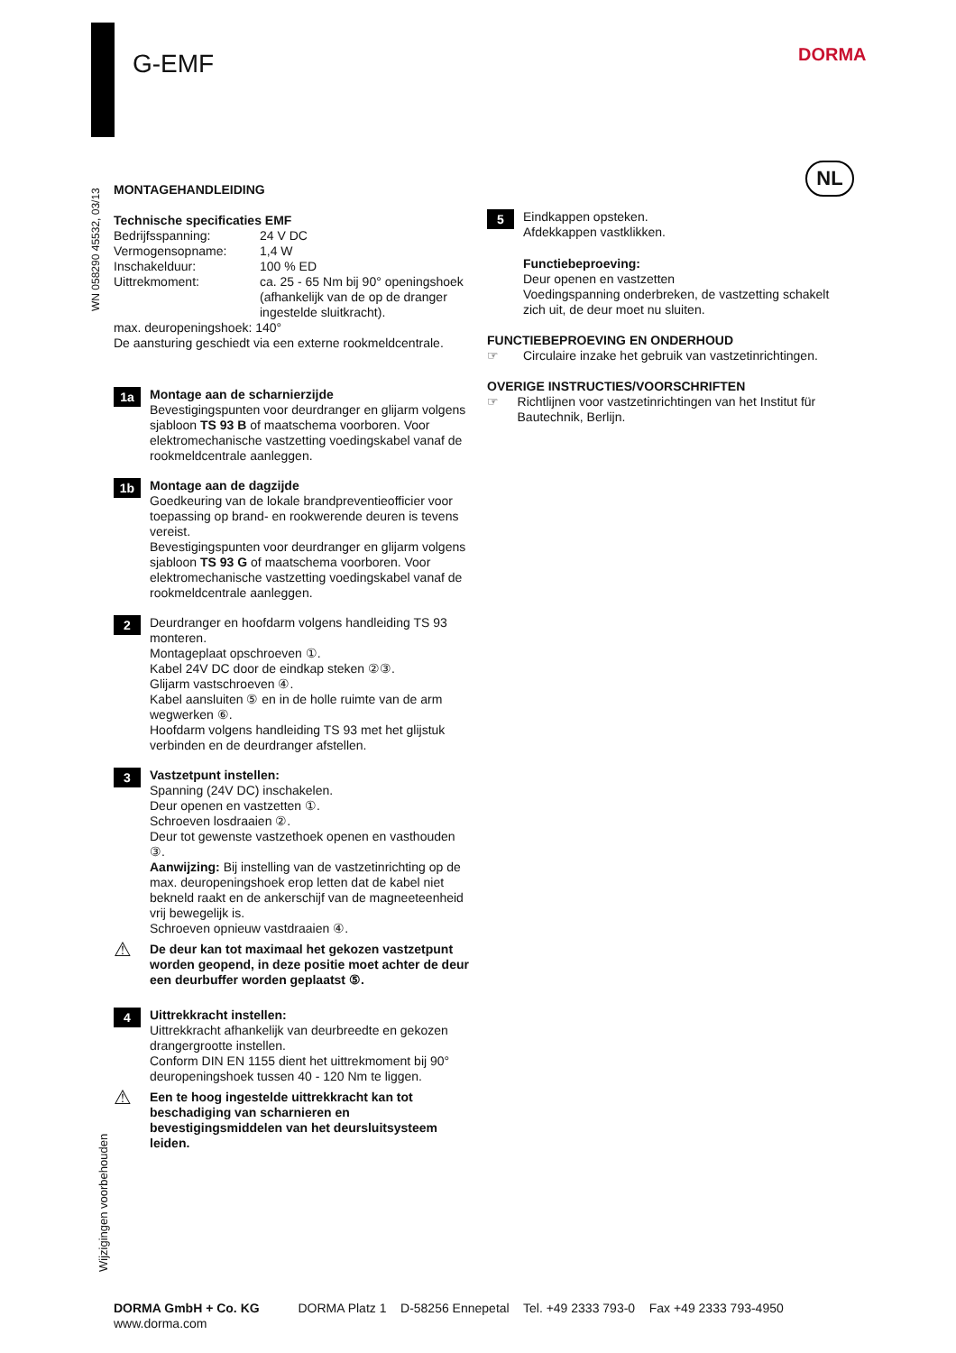G-EMF DORMA
NL
WN 058290 45532, 03/13
Wijzigingen voorbehouden
MONTAGEHANDLEIDING
Technische specificaties EMF
Bedrijfsspanning: 24 V DC Vermogensopname: 1,4 W Inschakelduur: 100 % ED Uittrekmoment: ca. 25 - 65 Nm bij 90° openingshoek (afhankelijk van de op de dranger ingestelde sluitkracht).
max. deuropeningshoek: 140°
De aansturing geschiedt via een externe rookmeldcentrale.
1a
Montage aan de scharnierzijde
Bevestigingspunten voor deurdranger en glijarm volgens sjabloon TS 93 B of maatschema voorboren. Voor elektromechanische vastzetting voedingskabel vanaf de rookmeldcentrale aanleggen.
1b
Montage aan de dagzijde
Goedkeuring van de lokale brandpreventieofficier voor toepassing op brand- en rookwerende deuren is tevens vereist.
Bevestigingspunten voor deurdranger en glijarm volgens sjabloon TS 93 G of maatschema voorboren. Voor elektromechanische vastzetting voedingskabel vanaf de rookmeldcentrale aanleggen.
2
Deurdranger en hoofdarm volgens handleiding TS 93 monteren.
Montageplaat opschroeven ①.
Kabel 24V DC door de eindkap steken ②③.
Glijarm vastschroeven ④.
Kabel aansluiten ⑤ en in de holle ruimte van de arm wegwerken ⑥.
Hoofdarm volgens handleiding TS 93 met het glijstuk verbinden en de deurdranger afstellen.
3
Vastzetpunt instellen:
Spanning (24V DC) inschakelen.
Deur openen en vastzetten ①.
Schroeven losdraaien ②.
Deur tot gewenste vastzethoek openen en vasthouden ③.
Aanwijzing: Bij instelling van de vastzetinrichting op de max. deuropeningshoek erop letten dat de kabel niet bekneld raakt en de ankerschijf van de magneeteenheid vrij bewegelijk is.
Schroeven opnieuw vastdraaien ④.
⚠
De deur kan tot maximaal het gekozen vastzetpunt worden geopend, in deze positie moet achter de deur een deurbuffer worden geplaatst ⑤.
4
Uittrekkracht instellen:
Uittrekkracht afhankelijk van deurbreedte en gekozen drangergrootte instellen.
Conform DIN EN 1155 dient het uittrekmoment bij 90° deuropeningshoek tussen 40 - 120 Nm te liggen.
⚠
Een te hoog ingestelde uittrekkracht kan tot beschadiging van scharnieren en bevestigingsmiddelen van het deursluitsysteem leiden.
5
Eindkappen opsteken.
Afdekkappen vastklikken.
Functiebeproeving:
Deur openen en vastzetten
Voedingspanning onderbreken, de vastzetting schakelt zich uit, de deur moet nu sluiten.
FUNCTIEBEPROEVING EN ONDERHOUD
☞ Circulaire inzake het gebruik van vastzetinrichtingen.
OVERIGE INSTRUCTIES/VOORSCHRIFTEN
☞ Richtlijnen voor vastzetinrichtingen van het Institut für Bautechnik, Berlijn.
DORMA GmbH + Co. KG DORMA Platz 1 D-58256 Ennepetal Tel. +49 2333 793-0 Fax +49 2333 793-4950
www.dorma.com